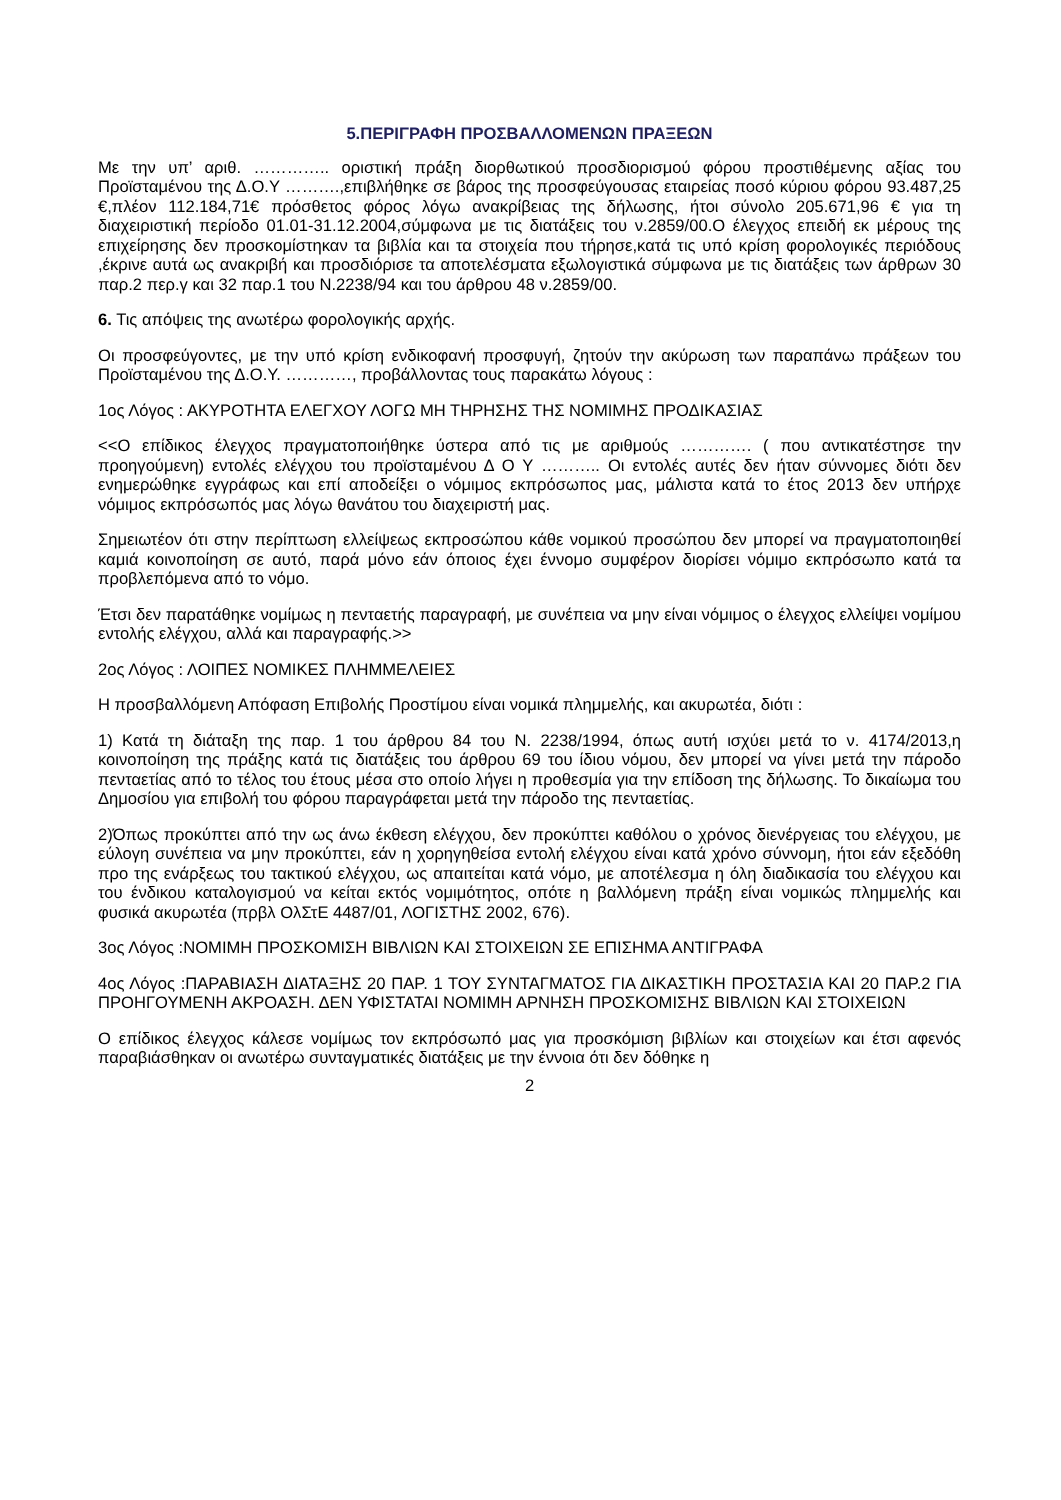5.ΠΕΡΙΓΡΑΦΗ ΠΡΟΣΒΑΛΛΟΜΕΝΩΝ ΠΡΑΞΕΩΝ
Με την υπ’ αριθ. ………….. οριστική πράξη διορθωτικού προσδιορισμού φόρου προστιθέμενης αξίας του Προϊσταμένου της Δ.Ο.Υ ……….,επιβλήθηκε σε βάρος της προσφεύγουσας εταιρείας ποσό κύριου φόρου 93.487,25 €,πλέον 112.184,71€ πρόσθετος φόρος λόγω ανακρίβειας της δήλωσης, ήτοι σύνολο 205.671,96 € για τη διαχειριστική περίοδο 01.01-31.12.2004,σύμφωνα με τις διατάξεις του ν.2859/00.Ο έλεγχος επειδή εκ μέρους της επιχείρησης δεν προσκομίστηκαν τα βιβλία και τα στοιχεία που τήρησε,κατά τις υπό κρίση φορολογικές περιόδους ,έκρινε αυτά ως ανακριβή και προσδιόρισε τα αποτελέσματα εξωλογιστικά σύμφωνα με τις διατάξεις των άρθρων 30 παρ.2 περ.γ και 32 παρ.1 του Ν.2238/94 και του άρθρου 48 ν.2859/00.
6. Τις απόψεις της ανωτέρω φορολογικής αρχής.
Οι προσφεύγοντες, με την υπό κρίση ενδικοφανή προσφυγή, ζητούν την ακύρωση των παραπάνω πράξεων του Προϊσταμένου της Δ.Ο.Υ. …………, προβάλλοντας τους παρακάτω λόγους :
1ος Λόγος : ΑΚΥΡΟΤΗΤΑ ΕΛΕΓΧΟΥ ΛΟΓΩ ΜΗ ΤΗΡΗΣΗΣ ΤΗΣ ΝΟΜΙΜΗΣ ΠΡΟΔΙΚΑΣΙΑΣ
<<Ο επίδικος έλεγχος πραγματοποιήθηκε ύστερα από τις με αριθμούς …………. ( που αντικατέστησε την προηγούμενη) εντολές ελέγχου του προϊσταμένου Δ Ο Υ ……….. Οι εντολές αυτές δεν ήταν σύννομες διότι δεν ενημερώθηκε εγγράφως και επί αποδείξει ο νόμιμος εκπρόσωπος μας, μάλιστα κατά το έτος 2013 δεν υπήρχε νόμιμος εκπρόσωπός μας λόγω θανάτου του διαχειριστή μας.
Σημειωτέον ότι στην περίπτωση ελλείψεως εκπροσώπου κάθε νομικού προσώπου δεν μπορεί να πραγματοποιηθεί καμιά κοινοποίηση σε αυτό, παρά μόνο εάν όποιος έχει έννομο συμφέρον διορίσει νόμιμο εκπρόσωπο κατά τα προβλεπόμενα από το νόμο.
Έτσι δεν παρατάθηκε νομίμως η πενταετής παραγραφή, με συνέπεια να μην είναι νόμιμος ο έλεγχος ελλείψει νομίμου εντολής ελέγχου, αλλά και παραγραφής.>>
2ος Λόγος : ΛΟΙΠΕΣ ΝΟΜΙΚΕΣ ΠΛΗΜΜΕΛΕΙΕΣ
Η προσβαλλόμενη Απόφαση Επιβολής Προστίμου είναι νομικά πλημμελής, και ακυρωτέα, διότι :
1) Κατά τη διάταξη της παρ. 1 του άρθρου 84 του Ν. 2238/1994, όπως αυτή ισχύει μετά το ν. 4174/2013,η κοινοποίηση της πράξης κατά τις διατάξεις του άρθρου 69 του ίδιου νόμου, δεν μπορεί να γίνει μετά την πάροδο πενταετίας από το τέλος του έτους μέσα στο οποίο λήγει η προθεσμία για την επίδοση της δήλωσης. Το δικαίωμα του Δημοσίου για επιβολή του φόρου παραγράφεται μετά την πάροδο της πενταετίας.
2)Όπως προκύπτει από την ως άνω έκθεση ελέγχου, δεν προκύπτει καθόλου ο χρόνος διενέργειας του ελέγχου, με εύλογη συνέπεια να μην προκύπτει, εάν η χορηγηθείσα εντολή ελέγχου είναι κατά χρόνο σύννομη, ήτοι εάν εξεδόθη προ της ενάρξεως του τακτικού ελέγχου, ως απαιτείται κατά νόμο, με αποτέλεσμα η όλη διαδικασία του ελέγχου και του ένδικου καταλογισμού να κείται εκτός νομιμότητος, οπότε η βαλλόμενη πράξη είναι νομικώς πλημμελής και φυσικά ακυρωτέα (πρβλ ΟλΣτΕ 4487/01, ΛΟΓΙΣΤΗΣ 2002, 676).
3ος Λόγος :ΝΟΜΙΜΗ ΠΡΟΣΚΟΜΙΣΗ ΒΙΒΛΙΩΝ ΚΑΙ ΣΤΟΙΧΕΙΩΝ ΣΕ ΕΠΙΣΗΜΑ ΑΝΤΙΓΡΑΦΑ
4ος Λόγος :ΠΑΡΑΒΙΑΣΗ ΔΙΑΤΑΞΗΣ 20 ΠΑΡ. 1 ΤΟΥ ΣΥΝΤΑΓΜΑΤΟΣ ΓΙΑ ΔΙΚΑΣΤΙΚΗ ΠΡΟΣΤΑΣΙΑ ΚΑΙ 20 ΠΑΡ.2 ΓΙΑ ΠΡΟΗΓΟΥΜΕΝΗ ΑΚΡΟΑΣΗ. ΔΕΝ ΥΦΙΣΤΑΤΑΙ ΝΟΜΙΜΗ ΑΡΝΗΣΗ ΠΡΟΣΚΟΜΙΣΗΣ ΒΙΒΛΙΩΝ ΚΑΙ ΣΤΟΙΧΕΙΩΝ
Ο επίδικος έλεγχος κάλεσε νομίμως τον εκπρόσωπό μας για προσκόμιση βιβλίων και στοιχείων και έτσι αφενός παραβιάσθηκαν οι ανωτέρω συνταγματικές διατάξεις με την έννοια ότι δεν δόθηκε η
2